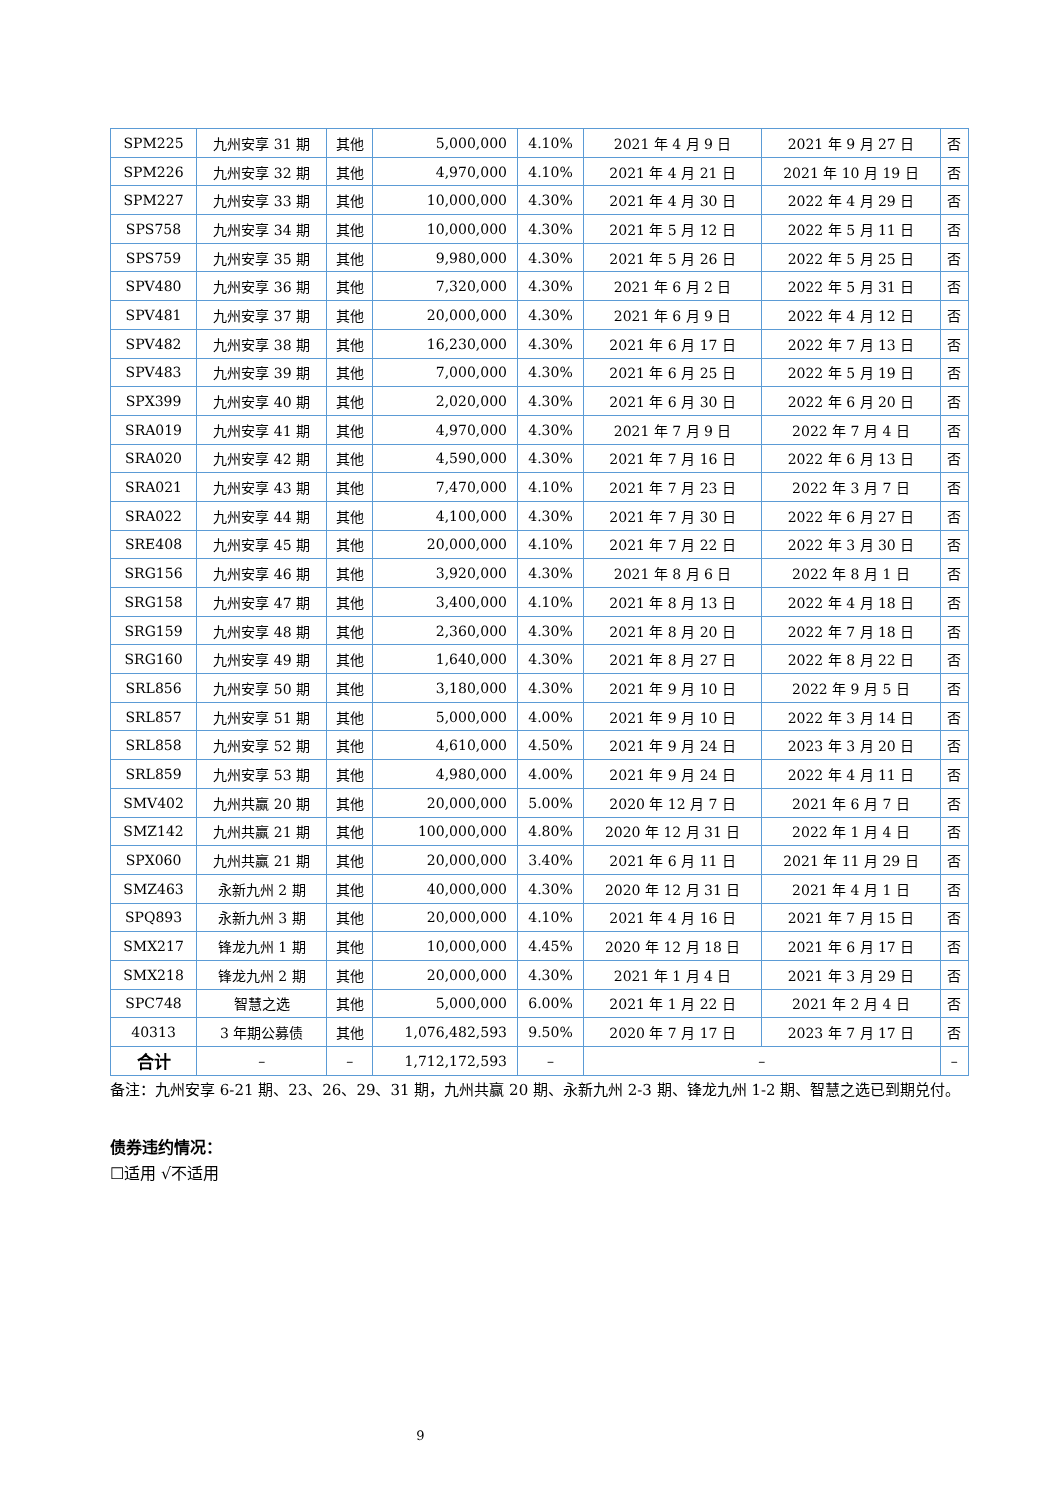| SPM225 | 九州安享 31 期 | 其他 | 5,000,000 | 4.10% | 2021 年 4 月 9 日 | 2021 年 9 月 27 日 | 否 |
| SPM226 | 九州安享 32 期 | 其他 | 4,970,000 | 4.10% | 2021 年 4 月 21 日 | 2021 年 10 月 19 日 | 否 |
| SPM227 | 九州安享 33 期 | 其他 | 10,000,000 | 4.30% | 2021 年 4 月 30 日 | 2022 年 4 月 29 日 | 否 |
| SPS758 | 九州安享 34 期 | 其他 | 10,000,000 | 4.30% | 2021 年 5 月 12 日 | 2022 年 5 月 11 日 | 否 |
| SPS759 | 九州安享 35 期 | 其他 | 9,980,000 | 4.30% | 2021 年 5 月 26 日 | 2022 年 5 月 25 日 | 否 |
| SPV480 | 九州安享 36 期 | 其他 | 7,320,000 | 4.30% | 2021 年 6 月 2 日 | 2022 年 5 月 31 日 | 否 |
| SPV481 | 九州安享 37 期 | 其他 | 20,000,000 | 4.30% | 2021 年 6 月 9 日 | 2022 年 4 月 12 日 | 否 |
| SPV482 | 九州安享 38 期 | 其他 | 16,230,000 | 4.30% | 2021 年 6 月 17 日 | 2022 年 7 月 13 日 | 否 |
| SPV483 | 九州安享 39 期 | 其他 | 7,000,000 | 4.30% | 2021 年 6 月 25 日 | 2022 年 5 月 19 日 | 否 |
| SPX399 | 九州安享 40 期 | 其他 | 2,020,000 | 4.30% | 2021 年 6 月 30 日 | 2022 年 6 月 20 日 | 否 |
| SRA019 | 九州安享 41 期 | 其他 | 4,970,000 | 4.30% | 2021 年 7 月 9 日 | 2022 年 7 月 4 日 | 否 |
| SRA020 | 九州安享 42 期 | 其他 | 4,590,000 | 4.30% | 2021 年 7 月 16 日 | 2022 年 6 月 13 日 | 否 |
| SRA021 | 九州安享 43 期 | 其他 | 7,470,000 | 4.10% | 2021 年 7 月 23 日 | 2022 年 3 月 7 日 | 否 |
| SRA022 | 九州安享 44 期 | 其他 | 4,100,000 | 4.30% | 2021 年 7 月 30 日 | 2022 年 6 月 27 日 | 否 |
| SRE408 | 九州安享 45 期 | 其他 | 20,000,000 | 4.10% | 2021 年 7 月 22 日 | 2022 年 3 月 30 日 | 否 |
| SRG156 | 九州安享 46 期 | 其他 | 3,920,000 | 4.30% | 2021 年 8 月 6 日 | 2022 年 8 月 1 日 | 否 |
| SRG158 | 九州安享 47 期 | 其他 | 3,400,000 | 4.10% | 2021 年 8 月 13 日 | 2022 年 4 月 18 日 | 否 |
| SRG159 | 九州安享 48 期 | 其他 | 2,360,000 | 4.30% | 2021 年 8 月 20 日 | 2022 年 7 月 18 日 | 否 |
| SRG160 | 九州安享 49 期 | 其他 | 1,640,000 | 4.30% | 2021 年 8 月 27 日 | 2022 年 8 月 22 日 | 否 |
| SRL856 | 九州安享 50 期 | 其他 | 3,180,000 | 4.30% | 2021 年 9 月 10 日 | 2022 年 9 月 5 日 | 否 |
| SRL857 | 九州安享 51 期 | 其他 | 5,000,000 | 4.00% | 2021 年 9 月 10 日 | 2022 年 3 月 14 日 | 否 |
| SRL858 | 九州安享 52 期 | 其他 | 4,610,000 | 4.50% | 2021 年 9 月 24 日 | 2023 年 3 月 20 日 | 否 |
| SRL859 | 九州安享 53 期 | 其他 | 4,980,000 | 4.00% | 2021 年 9 月 24 日 | 2022 年 4 月 11 日 | 否 |
| SMV402 | 九州共赢 20 期 | 其他 | 20,000,000 | 5.00% | 2020 年 12 月 7 日 | 2021 年 6 月 7 日 | 否 |
| SMZ142 | 九州共赢 21 期 | 其他 | 100,000,000 | 4.80% | 2020 年 12 月 31 日 | 2022 年 1 月 4 日 | 否 |
| SPX060 | 九州共赢 21 期 | 其他 | 20,000,000 | 3.40% | 2021 年 6 月 11 日 | 2021 年 11 月 29 日 | 否 |
| SMZ463 | 永新九州 2 期 | 其他 | 40,000,000 | 4.30% | 2020 年 12 月 31 日 | 2021 年 4 月 1 日 | 否 |
| SPQ893 | 永新九州 3 期 | 其他 | 20,000,000 | 4.10% | 2021 年 4 月 16 日 | 2021 年 7 月 15 日 | 否 |
| SMX217 | 锋龙九州 1 期 | 其他 | 10,000,000 | 4.45% | 2020 年 12 月 18 日 | 2021 年 6 月 17 日 | 否 |
| SMX218 | 锋龙九州 2 期 | 其他 | 20,000,000 | 4.30% | 2021 年 1 月 4 日 | 2021 年 3 月 29 日 | 否 |
| SPC748 | 智慧之选 | 其他 | 5,000,000 | 6.00% | 2021 年 1 月 22 日 | 2021 年 2 月 4 日 | 否 |
| 40313 | 3 年期公募债 | 其他 | 1,076,482,593 | 9.50% | 2020 年 7 月 17 日 | 2023 年 7 月 17 日 | 否 |
| 合计 | – | – | 1,712,172,593 | – | – | | – |
备注：九州安享 6-21 期、23、26、29、31 期，九州共赢 20 期、永新九州 2-3 期、锋龙九州 1-2 期、智慧之选已到期兑付。
债券违约情况：
☐适用 √不适用
9